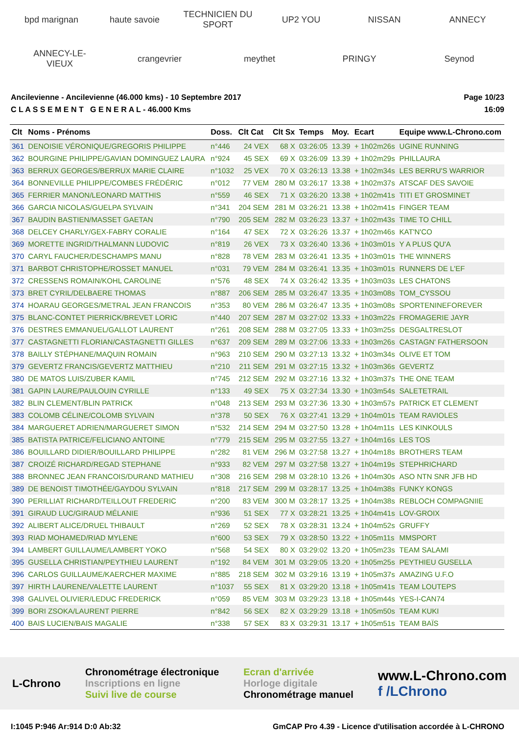bpd marignan
haute savoie
TECHNICIEN DU SPORT
UP2 YOU
NISSAN
ANNECY
ANNECY-LE-VIEUX
crangevrier
meythet
PRINGY
Seynod
Ancilevienne - Ancilevienne (46.000 kms) - 10 Septembre 2017
C L A S S E M E N T G E N E R A L - 46.000 Kms
Page 10/23
16:09
| Clt | Noms - Prénoms | Doss. | Clt Cat | Clt Sx | Temps | Moy. | Ecart | Equipe www.L-Chrono.com |
| --- | --- | --- | --- | --- | --- | --- | --- | --- |
| 361 | DENOISIE VÉRONIQUE/GREGORIS PHILIPPE | n°446 | 24 VEX | 68 X | 03:26:05 | 13.39 | + 1h02m26s | UGINE RUNNING |
| 362 | BOURGINE PHILIPPE/GAVIAN DOMINGUEZ LAURA | n°924 | 45 SEX | 69 X | 03:26:09 | 13.39 | + 1h02m29s | PHILLAURA |
| 363 | BERRUX GEORGES/BERRUX MARIE CLAIRE | n°1032 | 25 VEX | 70 X | 03:26:13 | 13.38 | + 1h02m34s | LES BERRU'S WARRIOR |
| 364 | BONNEVILLE PHILIPPE/COMBES FRÉDÉRIC | n°012 | 77 VEM | 280 M | 03:26:17 | 13.38 | + 1h02m37s | ATSCAF DES SAVOIE |
| 365 | FERRIER MANON/LEONARD MATTHIS | n°559 | 46 SEX | 71 X | 03:26:20 | 13.38 | + 1h02m41s | TITI ET GROSMINET |
| 366 | GARCIA NICOLAS/GUELPA SYLVAIN | n°341 | 204 SEM | 281 M | 03:26:21 | 13.38 | + 1h02m41s | FINGER TEAM |
| 367 | BAUDIN BASTIEN/MASSET GAETAN | n°790 | 205 SEM | 282 M | 03:26:23 | 13.37 | + 1h02m43s | TIME TO CHILL |
| 368 | DELCEY CHARLY/GEX-FABRY CORALIE | n°164 | 47 SEX | 72 X | 03:26:26 | 13.37 | + 1h02m46s | KAT'N'CO |
| 369 | MORETTE INGRID/THALMANN LUDOVIC | n°819 | 26 VEX | 73 X | 03:26:40 | 13.36 | + 1h03m01s | Y A PLUS QU'A |
| 370 | CARYL FAUCHER/DESCHAMPS MANU | n°828 | 78 VEM | 283 M | 03:26:41 | 13.35 | + 1h03m01s | THE WINNERS |
| 371 | BARBOT CHRISTOPHE/ROSSET MANUEL | n°031 | 79 VEM | 284 M | 03:26:41 | 13.35 | + 1h03m01s | RUNNERS DE L'EF |
| 372 | CRESSENS ROMAIN/KOHL CAROLINE | n°576 | 48 SEX | 74 X | 03:26:42 | 13.35 | + 1h03m03s | LES CHATONS |
| 373 | BRET CYRIL/DELBAERE THOMAS | n°887 | 206 SEM | 285 M | 03:26:47 | 13.35 | + 1h03m08s | TOM_CYSSOU |
| 374 | HOARAU GEORGES/METRAL JEAN FRANCOIS | n°353 | 80 VEM | 286 M | 03:26:47 | 13.35 | + 1h03m08s | SPORTENINEFOREVER |
| 375 | BLANC-CONTET PIERRICK/BREVET LORIC | n°440 | 207 SEM | 287 M | 03:27:02 | 13.33 | + 1h03m22s | FROMAGERIE JAYR |
| 376 | DESTRES EMMANUEL/GALLOT LAURENT | n°261 | 208 SEM | 288 M | 03:27:05 | 13.33 | + 1h03m25s | DESGALTRESLOT |
| 377 | CASTAGNETTI FLORIAN/CASTAGNETTI GILLES | n°637 | 209 SEM | 289 M | 03:27:06 | 13.33 | + 1h03m26s | CASTAGN' FATHERSOON |
| 378 | BAILLY STÉPHANE/MAQUIN ROMAIN | n°963 | 210 SEM | 290 M | 03:27:13 | 13.32 | + 1h03m34s | OLIVE ET TOM |
| 379 | GEVERTZ FRANCIS/GEVERTZ MATTHIEU | n°210 | 211 SEM | 291 M | 03:27:15 | 13.32 | + 1h03m36s | GEVERTZ |
| 380 | DE MATOS LUIS/ZUBER KAMIL | n°745 | 212 SEM | 292 M | 03:27:16 | 13.32 | + 1h03m37s | THE ONE TEAM |
| 381 | GAPIN LAURE/PAULOUIN CYRILLE | n°133 | 49 SEX | 75 X | 03:27:34 | 13.30 | + 1h03m54s | SALETETRAIL |
| 382 | BLIN CLEMENT/BLIN PATRICK | n°048 | 213 SEM | 293 M | 03:27:36 | 13.30 | + 1h03m57s | PATRICK ET CLEMENT |
| 383 | COLOMB CÉLINE/COLOMB SYLVAIN | n°378 | 50 SEX | 76 X | 03:27:41 | 13.29 | + 1h04m01s | TEAM RAVIOLES |
| 384 | MARGUERET ADRIEN/MARGUERET SIMON | n°532 | 214 SEM | 294 M | 03:27:50 | 13.28 | + 1h04m11s | LES KINKOULS |
| 385 | BATISTA PATRICE/FELICIANO ANTOINE | n°779 | 215 SEM | 295 M | 03:27:55 | 13.27 | + 1h04m16s | LES TOS |
| 386 | BOUILLARD DIDIER/BOUILLARD PHILIPPE | n°282 | 81 VEM | 296 M | 03:27:58 | 13.27 | + 1h04m18s | BROTHERS TEAM |
| 387 | CROIZÉ RICHARD/REGAD STEPHANE | n°933 | 82 VEM | 297 M | 03:27:58 | 13.27 | + 1h04m19s | STEPHRICHARD |
| 388 | BRONNEC JEAN FRANCOIS/DURAND MATHIEU | n°308 | 216 SEM | 298 M | 03:28:10 | 13.26 | + 1h04m30s | ASO NTN SNR JFB HD |
| 389 | DE BENOIST TIMOTHÉE/GAYDOU SYLVAIN | n°818 | 217 SEM | 299 M | 03:28:17 | 13.25 | + 1h04m38s | FUNKY KONGS |
| 390 | PERILLIAT RICHARD/TEILLOUT FREDERIC | n°200 | 83 VEM | 300 M | 03:28:17 | 13.25 | + 1h04m38s | REBLOCH COMPAGNIIE |
| 391 | GIRAUD LUC/GIRAUD MÉLANIE | n°936 | 51 SEX | 77 X | 03:28:21 | 13.25 | + 1h04m41s | LOV-GROIX |
| 392 | ALIBERT ALICE/DRUEL THIBAULT | n°269 | 52 SEX | 78 X | 03:28:31 | 13.24 | + 1h04m52s | GRUFFY |
| 393 | RIAD MOHAMED/RIAD MYLENE | n°600 | 53 SEX | 79 X | 03:28:50 | 13.22 | + 1h05m11s | MMSPORT |
| 394 | LAMBERT GUILLAUME/LAMBERT YOKO | n°568 | 54 SEX | 80 X | 03:29:02 | 13.20 | + 1h05m23s | TEAM SALAMI |
| 395 | GUSELLA CHRISTIAN/PEYTHIEU LAURENT | n°192 | 84 VEM | 301 M | 03:29:05 | 13.20 | + 1h05m25s | PEYTHIEU GUSELLA |
| 396 | CARLOS GUILLAUME/KAERCHER MAXIME | n°885 | 218 SEM | 302 M | 03:29:16 | 13.19 | + 1h05m37s | AMAZING U.F.O |
| 397 | HIRTH LAURENE/VALETTE LAURENT | n°1037 | 55 SEX | 81 X | 03:29:20 | 13.18 | + 1h05m41s | TEAM LOUTEPS |
| 398 | GALIVEL OLIVIER/LEDUC FREDERICK | n°059 | 85 VEM | 303 M | 03:29:23 | 13.18 | + 1h05m44s | YES-I-CAN74 |
| 399 | BORI ZSOKA/LAURENT PIERRE | n°842 | 56 SEX | 82 X | 03:29:29 | 13.18 | + 1h05m50s | TEAM KUKI |
| 400 | BAIS LUCIEN/BAIS MAGALIE | n°338 | 57 SEX | 83 X | 03:29:31 | 13.17 | + 1h05m51s | TEAM BAÏS |
L-Chrono
Chronométrage électronique
Inscriptions en ligne
Suivi live de course
Ecran d'arrivée
Horloge digitale
Chronométrage manuel
www.L-Chrono.com
f /LChrono
I:1045 P:946 Ar:914 D:0 Ab:32 GmCAP Pro 4.39 - Licence d'utilisation accordée à L-CHRONO